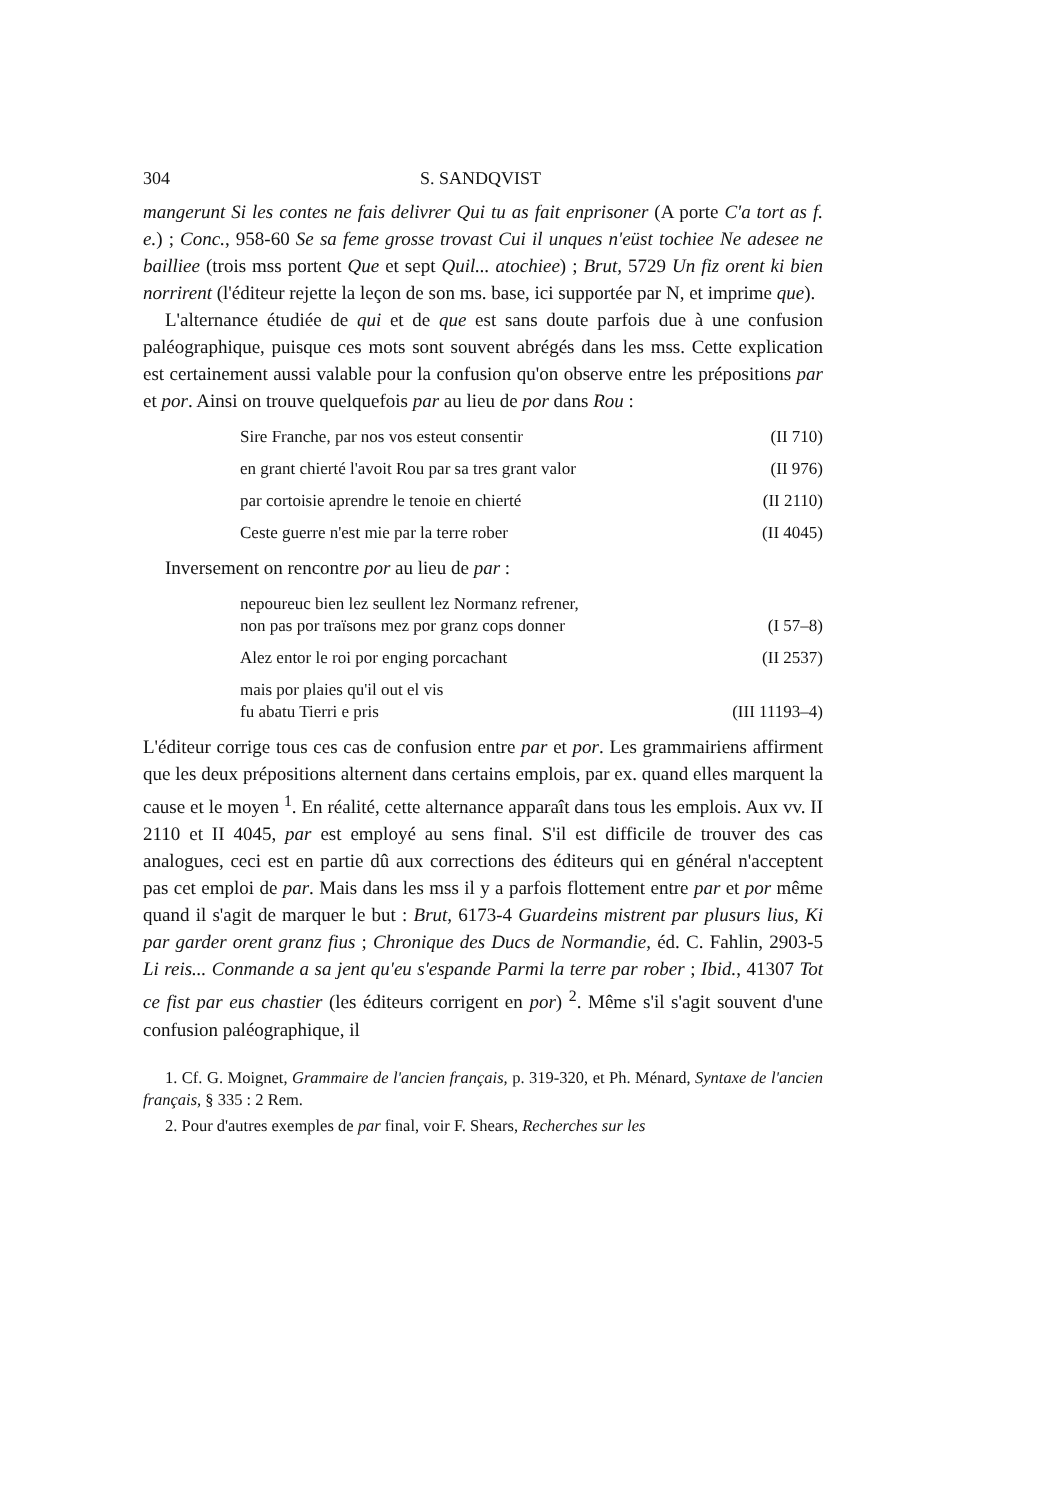304 S. SANDQVIST
mangerunt Si les contes ne fais delivrer Qui tu as fait enprisoner (A porte C'a tort as f. e.) ; Conc., 958-60 Se sa feme grosse trovast Cui il unques n'eüst tochiee Ne adesee ne bailliee (trois mss portent Que et sept Quil... atochiee) ; Brut, 5729 Un fiz orent ki bien norrirent (l'éditeur rejette la leçon de son ms. base, ici supportée par N, et imprime que).
L'alternance étudiée de qui et de que est sans doute parfois due à une confusion paléographique, puisque ces mots sont souvent abrégés dans les mss. Cette explication est certainement aussi valable pour la confusion qu'on observe entre les prépositions par et por. Ainsi on trouve quelquefois par au lieu de por dans Rou :
Sire Franche, par nos vos esteut consentir (II 710)
en grant chierté l'avoit Rou par sa tres grant valor (II 976)
par cortoisie aprendre le tenoie en chierté (II 2110)
Ceste guerre n'est mie par la terre rober (II 4045)
Inversement on rencontre por au lieu de par :
nepoureuc bien lez seullent lez Normanz refrener,
non pas por traïsons mez por granz cops donner (I 57–8)
Alez entor le roi por enging porcachant (II 2537)
mais por plaies qu'il out el vis
fu abatu Tierri e pris (III 11193–4)
L'éditeur corrige tous ces cas de confusion entre par et por. Les grammairiens affirment que les deux prépositions alternent dans certains emplois, par ex. quand elles marquent la cause et le moyen <sup>1</sup>. En réalité, cette alternance apparaît dans tous les emplois. Aux vv. II 2110 et II 4045, par est employé au sens final. S'il est difficile de trouver des cas analogues, ceci est en partie dû aux corrections des éditeurs qui en général n'acceptent pas cet emploi de par. Mais dans les mss il y a parfois flottement entre par et por même quand il s'agit de marquer le but : Brut, 6173-4 Guardeins mistrent par plusurs lius, Ki par garder orent granz fius ; Chronique des Ducs de Normandie, éd. C. Fahlin, 2903-5 Li reis... Conmande a sa jent qu'eu s'espande Parmi la terre par rober ; Ibid., 41307 Tot ce fist par eus chastier (les éditeurs corrigent en por) <sup>2</sup>. Même s'il s'agit souvent d'une confusion paléographique, il
1. Cf. G. Moignet, Grammaire de l'ancien français, p. 319-320, et Ph. Ménard, Syntaxe de l'ancien français, § 335 : 2 Rem.
2. Pour d'autres exemples de par final, voir F. Shears, Recherches sur les